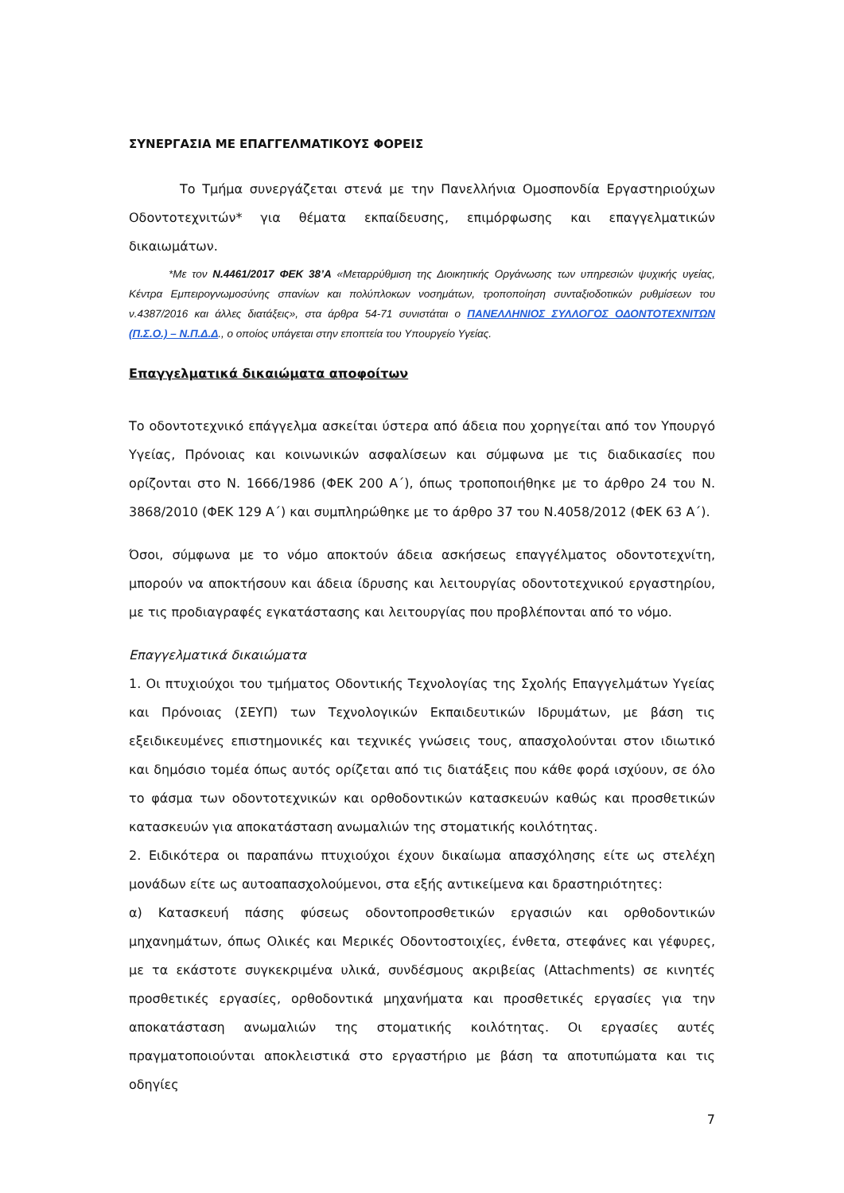ΣΥΝΕΡΓΑΣΙΑ ΜΕ ΕΠΑΓΓΕΛΜΑΤΙΚΟΥΣ ΦΟΡΕΙΣ
Το Τμήμα συνεργάζεται στενά με την Πανελλήνια Ομοσπονδία Εργαστηριούχων Οδοντοτεχνιτών* για θέματα εκπαίδευσης, επιμόρφωσης και επαγγελματικών δικαιωμάτων.
*Με τον Ν.4461/2017 ΦΕΚ 38’Α «Μεταρρύθμιση της Διοικητικής Οργάνωσης των υπηρεσιών ψυχικής υγείας, Κέντρα Εμπειρογνωμοσύνης σπανίων και πολύπλοκων νοσημάτων, τροποποίηση συνταξιοδοτικών ρυθμίσεων του ν.4387/2016 και άλλες διατάξεις», στα άρθρα 54-71 συνιστάται ο ΠΑΝΕΛΛΗΝΙΟΣ ΣΥΛΛΟΓΟΣ ΟΔΟΝΤΟΤΕΧΝΙΤΩΝ (Π.Σ.Ο.) – Ν.Π.Δ.Δ., ο οποίος υπάγεται στην εποπτεία του Υπουργείο Υγείας.
Επαγγελματικά δικαιώματα αποφοίτων
Το οδοντοτεχνικό επάγγελμα ασκείται ύστερα από άδεια που χορηγείται από τον Υπουργό Υγείας, Πρόνοιας και κοινωνικών ασφαλίσεων και σύμφωνα με τις διαδικασίες που ορίζονται στο Ν. 1666/1986 (ΦΕΚ 200 Α΄), όπως τροποποιήθηκε με το άρθρο 24 του Ν. 3868/2010 (ΦΕΚ 129 Α΄) και συμπληρώθηκε με το άρθρο 37 του Ν.4058/2012 (ΦΕΚ 63 Α΄).
Όσοι, σύμφωνα με το νόμο αποκτούν άδεια ασκήσεως επαγγέλματος οδοντοτεχνίτη, μπορούν να αποκτήσουν και άδεια ίδρυσης και λειτουργίας οδοντοτεχνικού εργαστηρίου, με τις προδιαγραφές εγκατάστασης και λειτουργίας που προβλέπονται από το νόμο.
Επαγγελματικά δικαιώματα
1. Οι πτυχιούχοι του τμήματος Οδοντικής Τεχνολογίας της Σχολής Επαγγελμάτων Υγείας και Πρόνοιας (ΣΕΥΠ) των Τεχνολογικών Εκπαιδευτικών Ιδρυμάτων, με βάση τις εξειδικευμένες επιστημονικές και τεχνικές γνώσεις τους, απασχολούνται στον ιδιωτικό και δημόσιο τομέα όπως αυτός ορίζεται από τις διατάξεις που κάθε φορά ισχύουν, σε όλο το φάσμα των οδοντοτεχνικών και ορθοδοντικών κατασκευών καθώς και προσθετικών κατασκευών για αποκατάσταση ανωμαλιών της στοματικής κοιλότητας.
2. Ειδικότερα οι παραπάνω πτυχιούχοι έχουν δικαίωμα απασχόλησης είτε ως στελέχη μονάδων είτε ως αυτοαπασχολούμενοι, στα εξής αντικείμενα και δραστηριότητες:
α) Κατασκευή πάσης φύσεως οδοντοπροσθετικών εργασιών και ορθοδοντικών μηχανημάτων, όπως Ολικές και Μερικές Οδοντοστοιχίες, ένθετα, στεφάνες και γέφυρες, με τα εκάστοτε συγκεκριμένα υλικά, συνδέσμους ακριβείας (Attachments) σε κινητές προσθετικές εργασίες, ορθοδοντικά μηχανήματα και προσθετικές εργασίες για την αποκατάσταση ανωμαλιών της στοματικής κοιλότητας. Οι εργασίες αυτές πραγματοποιούνται αποκλειστικά στο εργαστήριο με βάση τα αποτυπώματα και τις οδηγίες
7